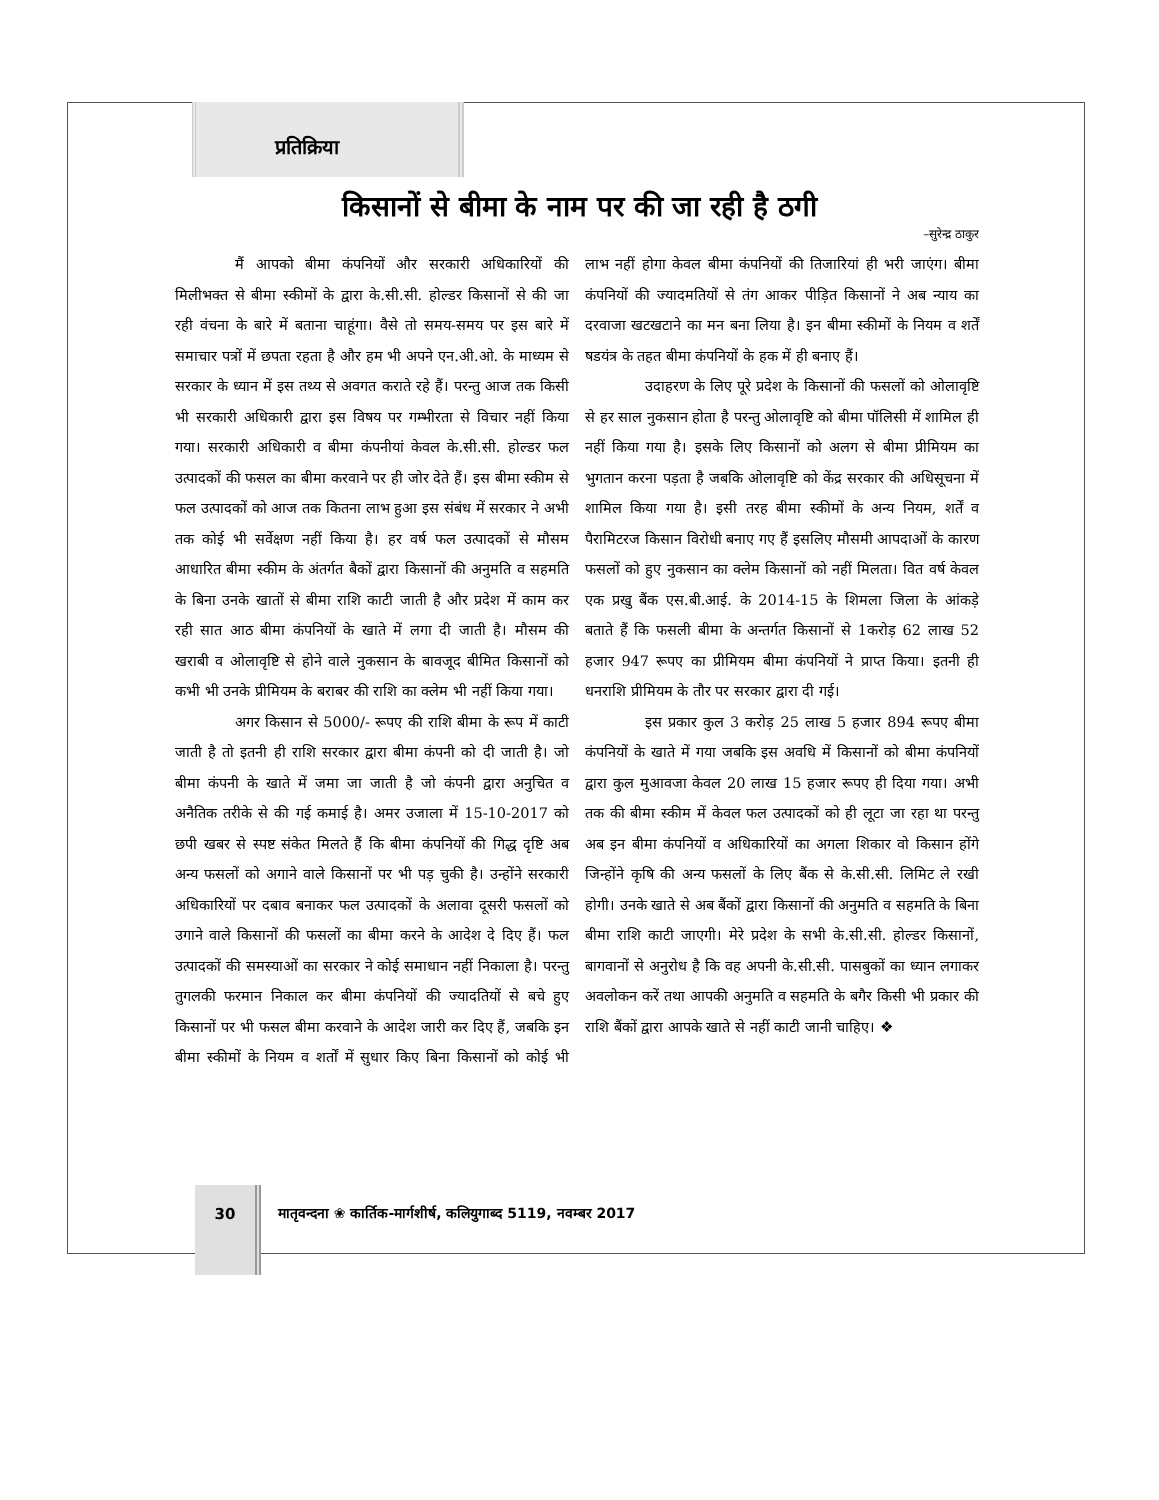प्रतिक्रिया
किसानों से बीमा के नाम पर की जा रही है ठगी
–सुरेन्द्र ठाकुर
मैं आपको बीमा कंपनियों और सरकारी अधिकारियों की मिलीभक्त से बीमा स्कीमों के द्वारा के.सी.सी. होल्डर किसानों से की जा रही वंचना के बारे में बताना चाहूंगा। वैसे तो समय-समय पर इस बारे में समाचार पत्रों में छपता रहता है और हम भी अपने एन.अी.ओ. के माध्यम से सरकार के ध्यान में इस तथ्य से अवगत कराते रहे हैं। परन्तु आज तक किसी भी सरकारी अधिकारी द्वारा इस विषय पर गम्भीरता से विचार नहीं किया गया। सरकारी अधिकारी व बीमा कंपनीयां केवल के.सी.सी. होल्डर फल उत्पादकों की फसल का बीमा करवाने पर ही जोर देते हैं। इस बीमा स्कीम से फल उत्पादकों को आज तक कितना लाभ हुआ इस संबंध में सरकार ने अभी तक कोई भी सर्वेक्षण नहीं किया है। हर वर्ष फल उत्पादकों से मौसम आधारित बीमा स्कीम के अंतर्गत बैकों द्वारा किसानों की अनुमति व सहमति के बिना उनके खातों से बीमा राशि काटी जाती है और प्रदेश में काम कर रही सात आठ बीमा कंपनियों के खाते में लगा दी जाती है। मौसम की खराबी व ओलावृष्टि से होने वाले नुकसान के बावजूद बीमित किसानों को कभी भी उनके प्रीमियम के बराबर की राशि का क्लेम भी नहीं किया गया।
अगर किसान से 5000/- रूपए की राशि बीमा के रूप में काटी जाती है तो इतनी ही राशि सरकार द्वारा बीमा कंपनी को दी जाती है। जो बीमा कंपनी के खाते में जमा जा जाती है जो कंपनी द्वारा अनुचित व अनैतिक तरीके से की गई कमाई है। अमर उजाला में 15-10-2017 को छपी खबर से स्पष्ट संकेत मिलते हैं कि बीमा कंपनियों की गिद्ध दृष्टि अब अन्य फसलों को अगाने वाले किसानों पर भी पड़ चुकी है। उन्होंने सरकारी अधिकारियों पर दबाव बनाकर फल उत्पादकों के अलावा दूसरी फसलों को उगाने वाले किसानों की फसलों का बीमा करने के आदेश दे दिए हैं। फल उत्पादकों की समस्याओं का सरकार ने कोई समाधान नहीं निकाला है। परन्तु तुगलकी फरमान निकाल कर बीमा कंपनियों की ज्यादतियों से बचे हुए किसानों पर भी फसल बीमा करवाने के आदेश जारी कर दिए हैं, जबकि इन बीमा स्कीमों के नियम व शर्तों में सुधार किए बिना किसानों को कोई भी लाभ नहीं होगा केवल बीमा कंपनियों की तिजारियां ही भरी जाएंग। बीमा कंपनियों की ज्यादमतियों से तंग आकर पीड़ित किसानों ने अब न्याय का दरवाजा खटखटाने का मन बना लिया है। इन बीमा स्कीमों के नियम व शर्तें षडयंत्र के तहत बीमा कंपनियों के हक में ही बनाए हैं।
उदाहरण के लिए पूरे प्रदेश के किसानों की फसलों को ओलावृष्टि से हर साल नुकसान होता है परन्तु ओलावृष्टि को बीमा पॉलिसी में शामिल ही नहीं किया गया है। इसके लिए किसानों को अलग से बीमा प्रीमियम का भुगतान करना पड़ता है जबकि ओलावृष्टि को केंद्र सरकार की अधिसूचना में शामिल किया गया है। इसी तरह बीमा स्कीमों के अन्य नियम, शर्तें व पैरामिटरज किसान विरोधी बनाए गए हैं इसलिए मौसमी आपदाओं के कारण फसलों को हुए नुकसान का क्लेम किसानों को नहीं मिलता। वित वर्ष केवल एक प्रखु बैंक एस.बी.आई. के 2014-15 के शिमला जिला के आंकड़े बताते हैं कि फसली बीमा के अन्तर्गत किसानों से 1करोड़ 62 लाख 52 हजार 947 रूपए का प्रीमियम बीमा कंपनियों ने प्राप्त किया। इतनी ही धनराशि प्रीमियम के तौर पर सरकार द्वारा दी गई।
इस प्रकार कुल 3 करोड़ 25 लाख 5 हजार 894 रूपए बीमा कंपनियों के खाते में गया जबकि इस अवधि में किसानों को बीमा कंपनियों द्वारा कुल मुआवजा केवल 20 लाख 15 हजार रूपए ही दिया गया। अभी तक की बीमा स्कीम में केवल फल उत्पादकों को ही लूटा जा रहा था परन्तु अब इन बीमा कंपनियों व अधिकारियों का अगला शिकार वो किसान होंगे जिन्होंने कृषि की अन्य फसलों के लिए बैंक से के.सी.सी. लिमिट ले रखी होगी। उनके खाते से अब बैंकों द्वारा किसानों की अनुमति व सहमति के बिना बीमा राशि काटी जाएगी। मेरे प्रदेश के सभी के.सी.सी. होल्डर किसानों, बागवानों से अनुरोध है कि वह अपनी के.सी.सी. पासबुकों का ध्यान लगाकर अवलोकन करें तथा आपकी अनुमति व सहमति के बगैर किसी भी प्रकार की राशि बैंकों द्वारा आपके खाते से नहीं काटी जानी चाहिए। ❖
30
मातृवन्दना ❀ कार्तिक-मार्गशीर्ष, कलियुगाब्द 5119, नवम्बर 2017